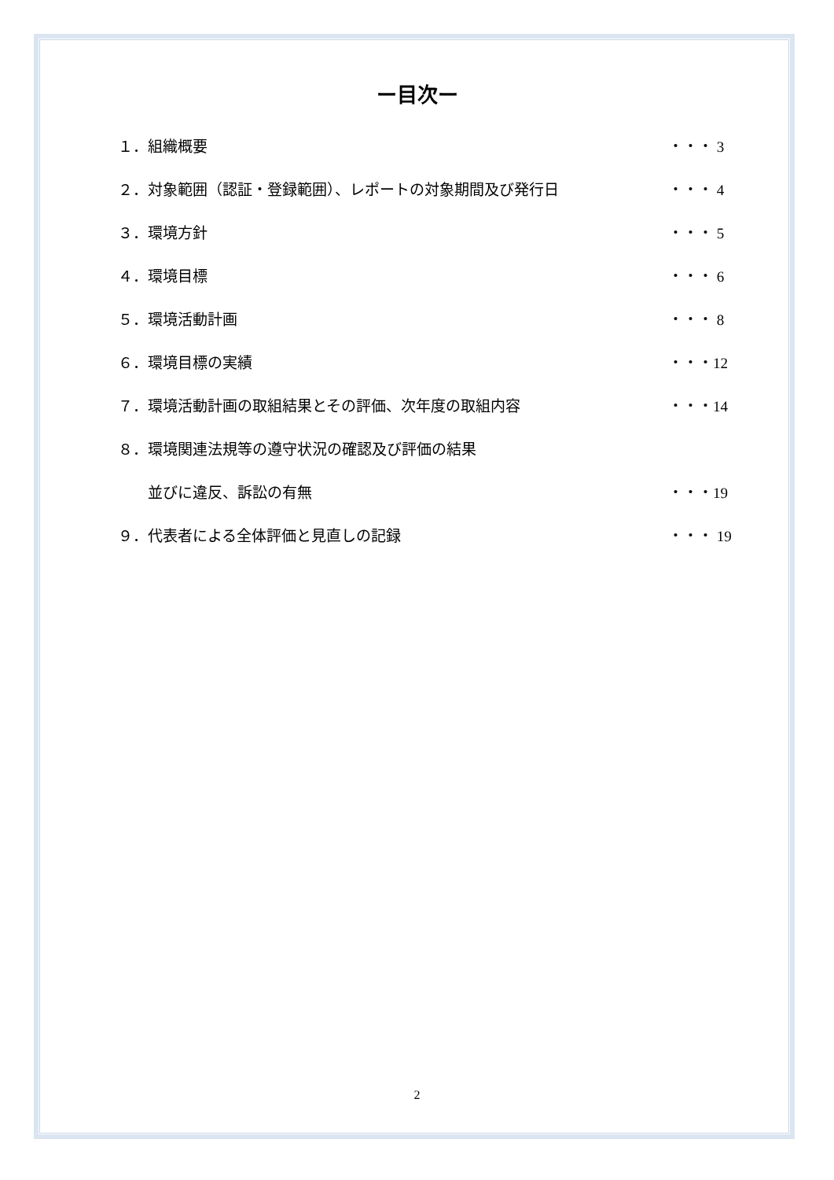ー目次ー
１．組織概要 ・・・ 3
２．対象範囲（認証・登録範囲）、レポートの対象期間及び発行日 ・・・ 4
３．環境方針 ・・・ 5
４．環境目標 ・・・ 6
５．環境活動計画 ・・・ 8
６．環境目標の実績 ・・・12
７．環境活動計画の取組結果とその評価、次年度の取組内容 ・・・14
８．環境関連法規等の遵守状況の確認及び評価の結果
　　並びに違反、訴訟の有無 ・・・19
９．代表者による全体評価と見直しの記録 ・・・ 19
2